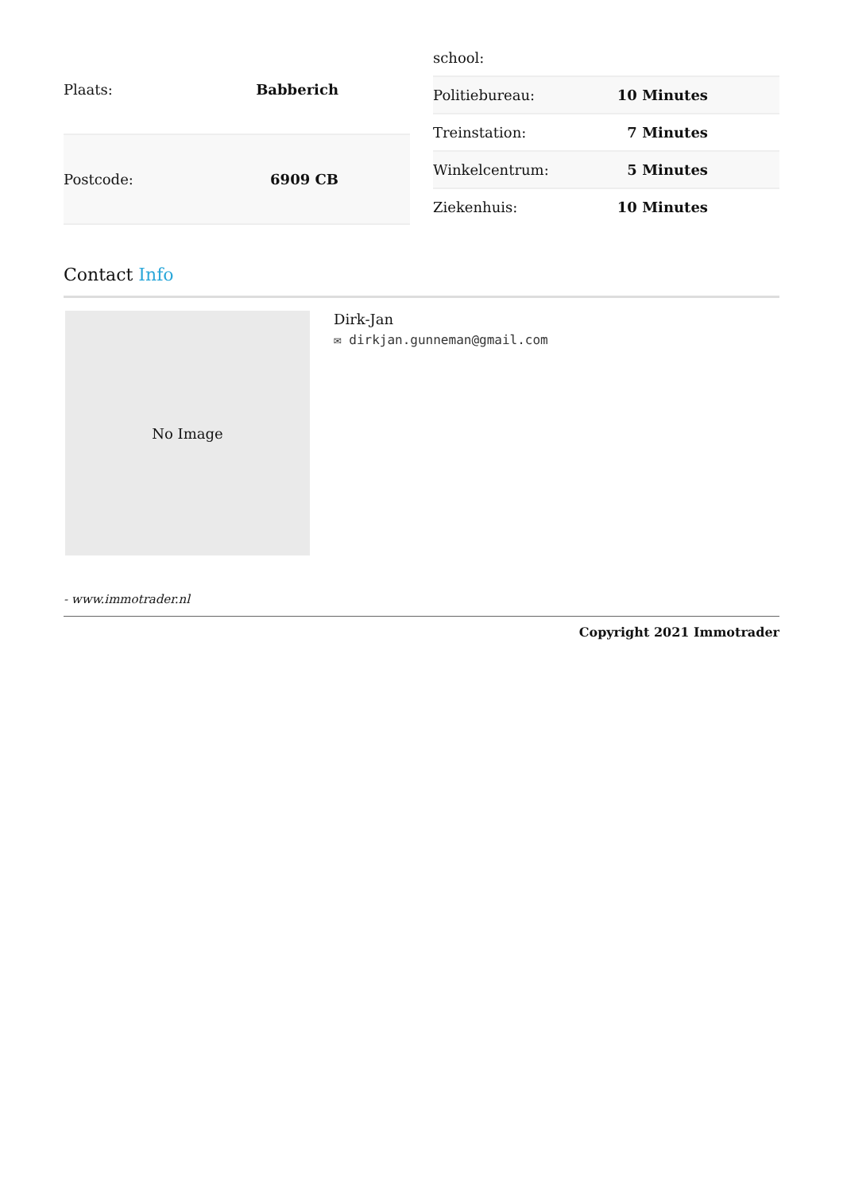| Plaats: | Babberich |
| Postcode: | 6909 CB |
| school: | |
| Politiebureau: | 10 Minutes |
| Treinstation: | 7 Minutes |
| Winkelcentrum: | 5 Minutes |
| Ziekenhuis: | 10 Minutes |
Contact Info
No Image
Dirk-Jan
✉ dirkjan.gunneman@gmail.com
- www.immotrader.nl
Copyright 2021 Immotrader